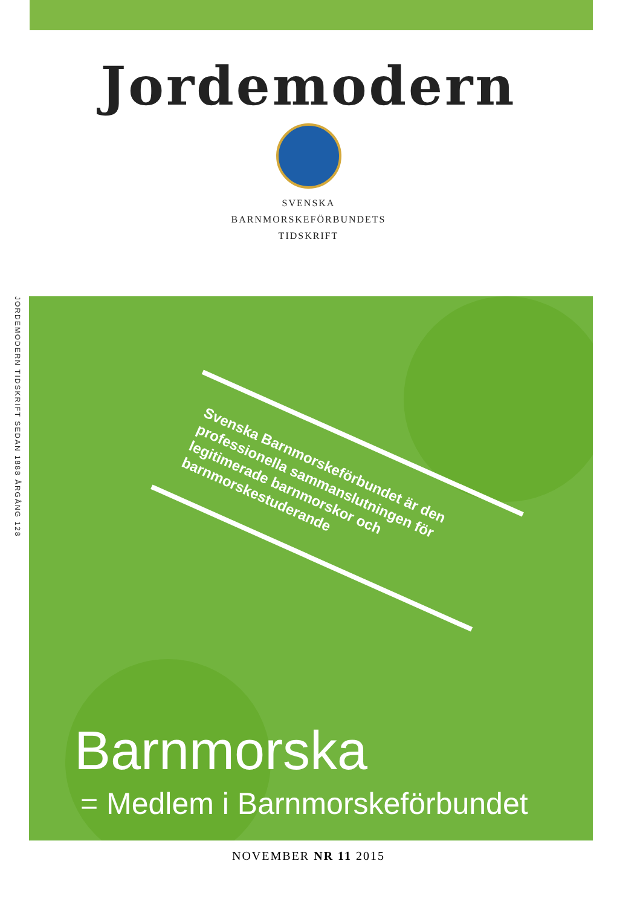Jordemodern
SVENSKA
BARNMORSKEFÖRBUNDETS
TIDSKRIFT
JORDEMODERN TIDSKRIFT SEDAN 1888 ÅRGÅNG 128
Svenska Barnmorskeförbundet är den professionella sammanslutningen för legitimerade barnmorskor och barnmorskestuderande
Barnmorska
= Medlem i Barnmorskeförbundet
NOVEMBER NR 11 2015